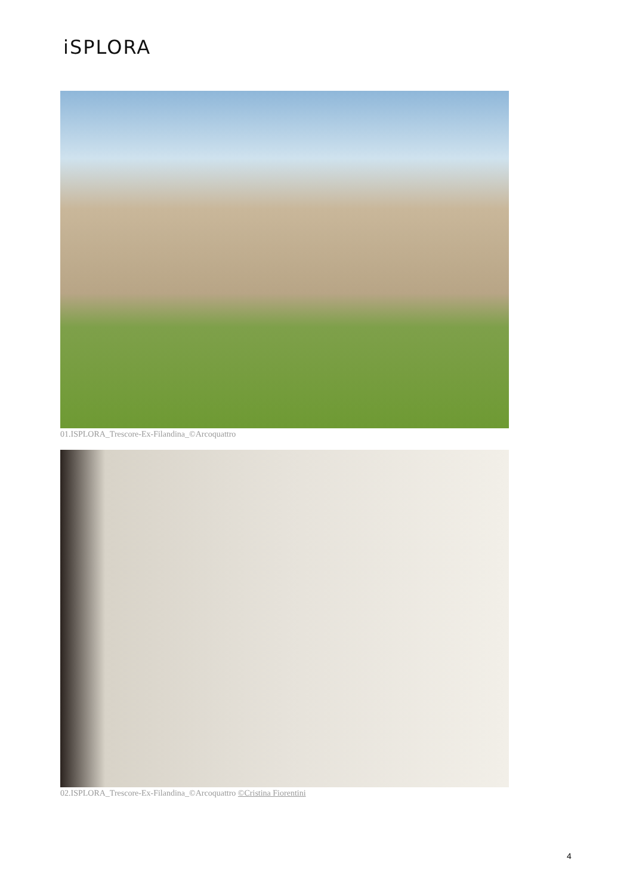iSPLORA
01.ISPLORA_Trescore-Ex-Filandina_©Arcoquattro
02.ISPLORA_Trescore-Ex-Filandina_©Arcoquattro ©Cristina Fiorentini
4